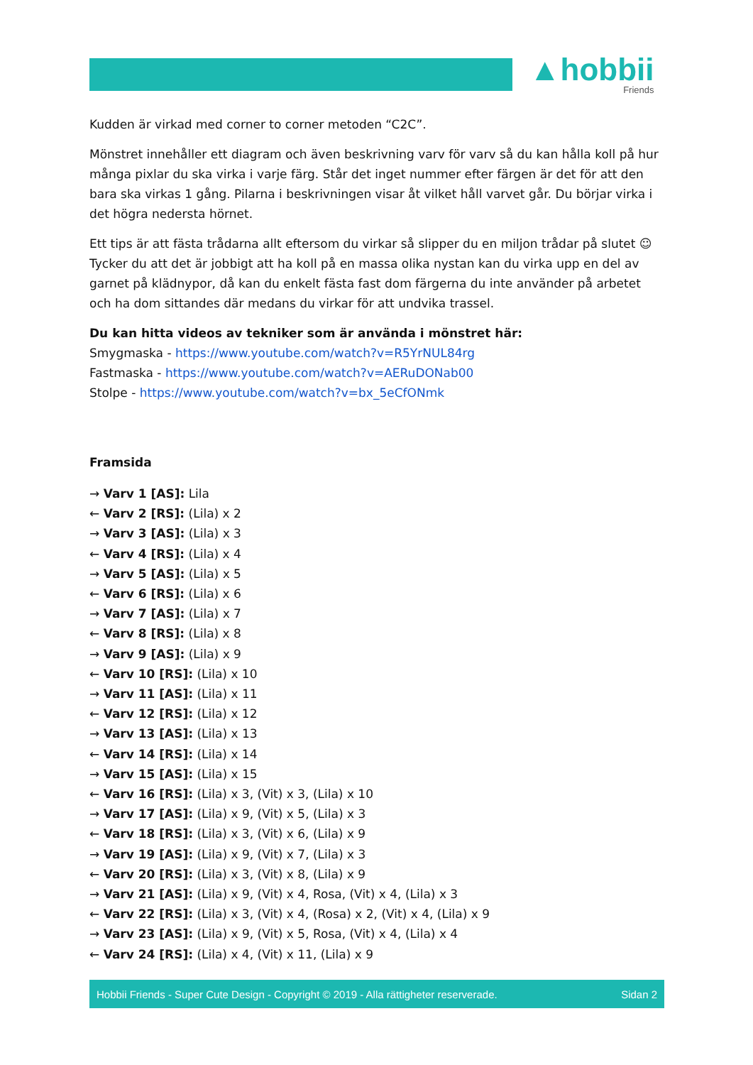▲hobbii
Friends
Kudden är virkad med corner to corner metoden “C2C”.
Mönstret innehåller ett diagram och även beskrivning varv för varv så du kan hålla koll på hur många pixlar du ska virka i varje färg. Står det inget nummer efter färgen är det för att den bara ska virkas 1 gång. Pilarna i beskrivningen visar åt vilket håll varvet går. Du börjar virka i det högra nedersta hörnet.
Ett tips är att fästa trådarna allt eftersom du virkar så slipper du en miljon trådar på slutet ☺ Tycker du att det är jobbigt att ha koll på en massa olika nystan kan du virka upp en del av garnet på klädnypor, då kan du enkelt fästa fast dom färgerna du inte använder på arbetet och ha dom sittandes där medans du virkar för att undvika trassel.
Du kan hitta videos av tekniker som är använda i mönstret här:
Smygmaska - https://www.youtube.com/watch?v=R5YrNUL84rg
Fastmaska - https://www.youtube.com/watch?v=AERuDONab00
Stolpe - https://www.youtube.com/watch?v=bx_5eCfONmk
Framsida
→ Varv 1 [AS]: Lila
← Varv 2 [RS]: (Lila) x 2
→ Varv 3 [AS]: (Lila) x 3
← Varv 4 [RS]: (Lila) x 4
→ Varv 5 [AS]: (Lila) x 5
← Varv 6 [RS]: (Lila) x 6
→ Varv 7 [AS]: (Lila) x 7
← Varv 8 [RS]: (Lila) x 8
→ Varv 9 [AS]: (Lila) x 9
← Varv 10 [RS]: (Lila) x 10
→ Varv 11 [AS]: (Lila) x 11
← Varv 12 [RS]: (Lila) x 12
→ Varv 13 [AS]: (Lila) x 13
← Varv 14 [RS]: (Lila) x 14
→ Varv 15 [AS]: (Lila) x 15
← Varv 16 [RS]: (Lila) x 3, (Vit) x 3, (Lila) x 10
→ Varv 17 [AS]: (Lila) x 9, (Vit) x 5, (Lila) x 3
← Varv 18 [RS]: (Lila) x 3, (Vit) x 6, (Lila) x 9
→ Varv 19 [AS]: (Lila) x 9, (Vit) x 7, (Lila) x 3
← Varv 20 [RS]: (Lila) x 3, (Vit) x 8, (Lila) x 9
→ Varv 21 [AS]: (Lila) x 9, (Vit) x 4, Rosa, (Vit) x 4, (Lila) x 3
← Varv 22 [RS]: (Lila) x 3, (Vit) x 4, (Rosa) x 2, (Vit) x 4, (Lila) x 9
→ Varv 23 [AS]: (Lila) x 9, (Vit) x 5, Rosa, (Vit) x 4, (Lila) x 4
← Varv 24 [RS]: (Lila) x 4, (Vit) x 11, (Lila) x 9
Hobbii Friends - Super Cute Design - Copyright © 2019 - Alla rättigheter reserverade. Sidan 2